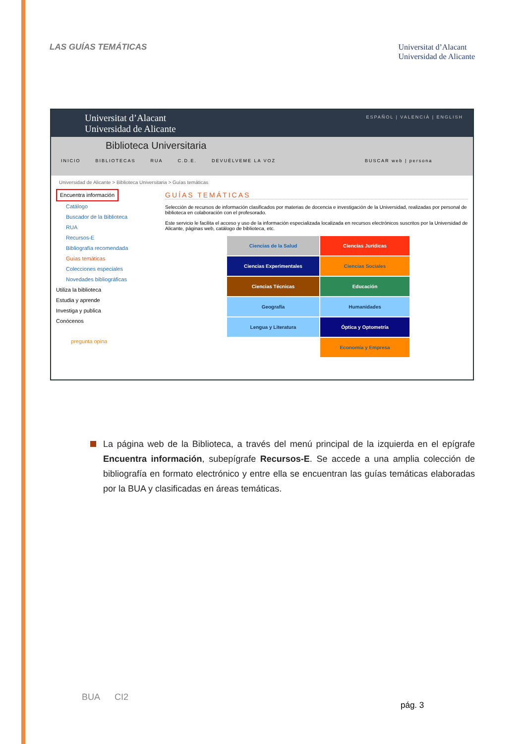LAS GUÍAS TEMÁTICAS
Universitat d’Alacant
Universidad de Alicante
Universitat d’Alacant
Universidad de Alicante
ESPAÑOL | VALENCIÀ | ENGLISH
Biblioteca Universitaria
INICIO BIBLIOTECAS RUA C.D.E. DEVUÉLVEME LA VOZ BUSCAR web | persona
Universidad de Alicante > Biblioteca Universitaria > Guías temáticas
Encuentra información
Catálogo
Buscador de la Biblioteca
RUA
Recursos-E
Bibliografía recomendada
Guías temáticas
Colecciones especiales
Novedades bibliográficas
Utiliza la biblioteca
Estudia y aprende
Investiga y publica
Conócenos
pregunta opina
GUÍAS TEMÁTICAS
Selección de recursos de información clasificados por materias de docencia e investigación de la Universidad, realizadas por personal de biblioteca en colaboración con el profesorado.
Este servicio le facilita el acceso y uso de la información especializada localizada en recursos electrónicos suscritos por la Universidad de Alicante, páginas web, catálogo de biblioteca, etc.
Ciencias de la Salud
Ciencias Jurídicas
Ciencias Experimentales
Ciencias Sociales
Ciencias Técnicas
Educación
Geografía
Humanidades
Lengua y Literatura
Óptica y Optometría
Economía y Empresa
La página web de la Biblioteca, a través del menú principal de la izquierda en el epígrafe Encuentra información, subepígrafe Recursos-E. Se accede a una amplia colección de bibliografía en formato electrónico y entre ella se encuentran las guías temáticas elaboradas por la BUA y clasificadas en áreas temáticas.
BUA CI2
pág. 3